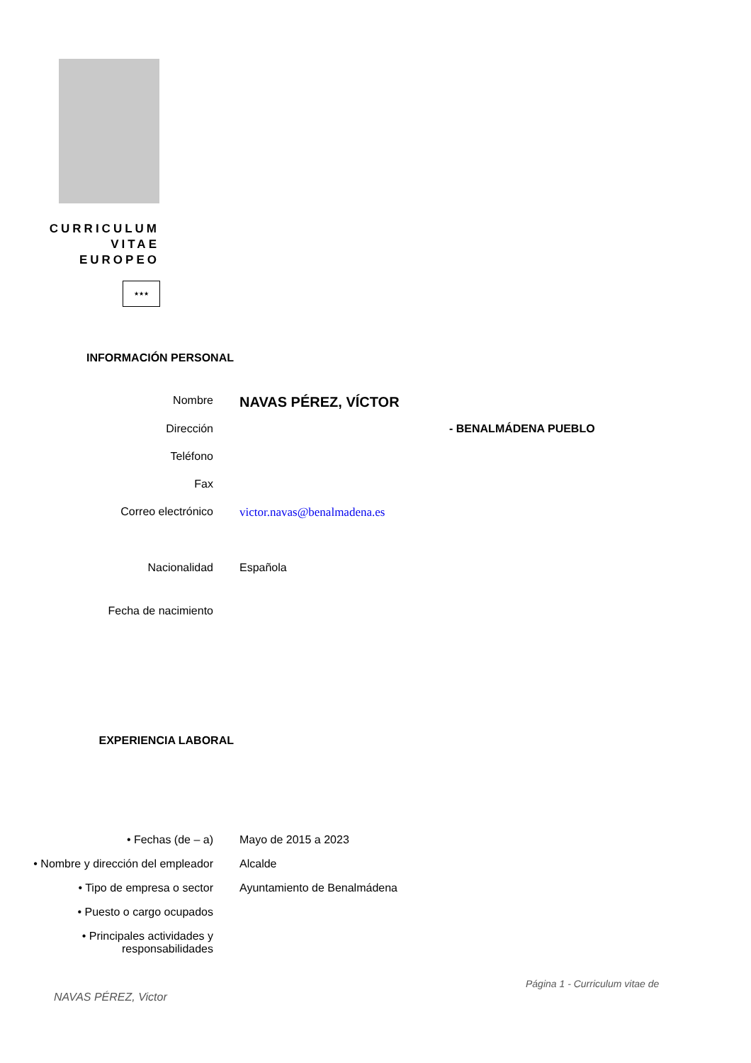CURRICULUM
VITAE
EUROPEO
★★★
INFORMACIÓN PERSONAL
Nombre
NAVAS PÉREZ, VÍCTOR
Dirección - BENALMÁDENA PUEBLO
Teléfono
Fax
Correo electrónico victor.navas@benalmadena.es
Nacionalidad Española
Fecha de nacimiento
EXPERIENCIA LABORAL
• Fechas (de – a) Mayo de 2015 a 2023
• Nombre y dirección del empleador
Alcalde
• Tipo de empresa o sector Ayuntamiento de Benalmádena
• Puesto o cargo ocupados
• Principales actividades y responsabilidades
Página 1 - Curriculum vitae de
NAVAS PÉREZ, Victor